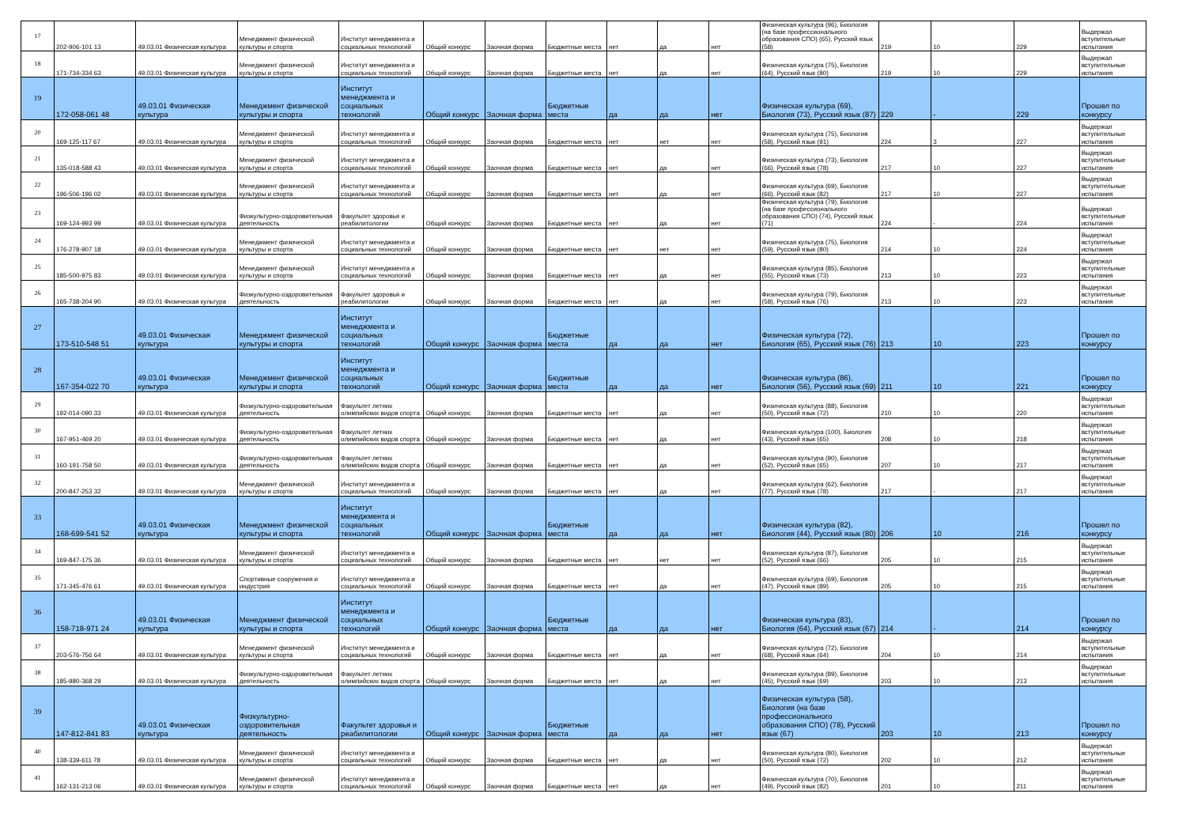| 17 | 202-906-101 13 | 49.03.01 Физическая культура | Менеджмент физической культуры и спорта | Институт менеджмента и социальных технологий | Общий конкурс | Заочная форма | Бюджетные места | нет | да | нет | Физическая культура (96), Биология (на базе профессионального образования СПО) (65), Русский язык (58) | 219 | 10 | 229 | Выдержал вступительные испытания |
| 18 | 171-734-334 63 | 49.03.01 Физическая культура | Менеджмент физической культуры и спорта | Институт менеджмента и социальных технологий | Общий конкурс | Заочная форма | Бюджетные места | нет | да | нет | Физическая культура (75), Биология (64), Русский язык (80) | 219 | 10 | 229 | Выдержал вступительные испытания |
| 19 | 172-058-061 48 | 49.03.01 Физическая культура | Менеджмент физической культуры и спорта | Институт менеджмента и социальных технологий | Общий конкурс | Заочная форма | Бюджетные места | да | да | нет | Физическая культура (69), Биология (73), Русский язык (87) | 229 | - | 229 | Прошел по конкурсу |
| 20 | 169-125-117 67 | 49.03.01 Физическая культура | Менеджмент физической культуры и спорта | Институт менеджмента и социальных технологий | Общий конкурс | Заочная форма | Бюджетные места | нет | нет | нет | Физическая культура (75), Биология (58), Русский язык (91) | 224 | 3 | 227 | Выдержал вступительные испытания |
| 21 | 135-018-588 43 | 49.03.01 Физическая культура | Менеджмент физической культуры и спорта | Институт менеджмента и социальных технологий | Общий конкурс | Заочная форма | Бюджетные места | нет | да | нет | Физическая культура (73), Биология (66), Русский язык (78) | 217 | 10 | 227 | Выдержал вступительные испытания |
| 22 | 196-506-196 02 | 49.03.01 Физическая культура | Менеджмент физической культуры и спорта | Институт менеджмента и социальных технологий | Общий конкурс | Заочная форма | Бюджетные места | нет | да | нет | Физическая культура (69), Биология (66), Русский язык (82) | 217 | 10 | 227 | Выдержал вступительные испытания |
| 23 | 169-124-993 99 | 49.03.01 Физическая культура | Физкультурно-оздоровительная деятельность | Факультет здоровья и реабилитологии | Общий конкурс | Заочная форма | Бюджетные места | нет | да | нет | Физическая культура (79), Биология (на базе профессионального образования СПО) (74), Русский язык (71) | 224 | - | 224 | Выдержал вступительные испытания |
| 24 | 176-278-907 18 | 49.03.01 Физическая культура | Менеджмент физической культуры и спорта | Институт менеджмента и социальных технологий | Общий конкурс | Заочная форма | Бюджетные места | нет | нет | нет | Физическая культура (75), Биология (59), Русский язык (80) | 214 | 10 | 224 | Выдержал вступительные испытания |
| 25 | 185-500-975 83 | 49.03.01 Физическая культура | Менеджмент физической культуры и спорта | Институт менеджмента и социальных технологий | Общий конкурс | Заочная форма | Бюджетные места | нет | да | нет | Физическая культура (85), Биология (55), Русский язык (73) | 213 | 10 | 223 | Выдержал вступительные испытания |
| 26 | 165-738-204 90 | 49.03.01 Физическая культура | Физкультурно-оздоровительная деятельность | Факультет здоровья и реабилитологии | Общий конкурс | Заочная форма | Бюджетные места | нет | да | нет | Физическая культура (79), Биология (58), Русский язык (76) | 213 | 10 | 223 | Выдержал вступительные испытания |
| 27 | 173-510-548 51 | 49.03.01 Физическая культура | Менеджмент физической культуры и спорта | Институт менеджмента и социальных технологий | Общий конкурс | Заочная форма | Бюджетные места | да | да | нет | Физическая культура (72), Биология (65), Русский язык (76) | 213 | 10 | 223 | Прошел по конкурсу |
| 28 | 167-354-022 70 | 49.03.01 Физическая культура | Менеджмент физической культуры и спорта | Институт менеджмента и социальных технологий | Общий конкурс | Заочная форма | Бюджетные места | да | да | нет | Физическая культура (86), Биология (56), Русский язык (69) | 211 | 10 | 221 | Прошел по конкурсу |
| 29 | 192-014-090 33 | 49.03.01 Физическая культура | Физкультурно-оздоровительная деятельность | Факультет летних олимпийских видов спорта | Общий конкурс | Заочная форма | Бюджетные места | нет | да | нет | Физическая культура (88), Биология (50), Русский язык (72) | 210 | 10 | 220 | Выдержал вступительные испытания |
| 30 | 167-951-469 20 | 49.03.01 Физическая культура | Физкультурно-оздоровительная деятельность | Факультет летних олимпийских видов спорта | Общий конкурс | Заочная форма | Бюджетные места | нет | да | нет | Физическая культура (100), Биология (43), Русский язык (65) | 208 | 10 | 218 | Выдержал вступительные испытания |
| 31 | 160-191-758 50 | 49.03.01 Физическая культура | Физкультурно-оздоровительная деятельность | Факультет летних олимпийских видов спорта | Общий конкурс | Заочная форма | Бюджетные места | нет | да | нет | Физическая культура (90), Биология (52), Русский язык (65) | 207 | 10 | 217 | Выдержал вступительные испытания |
| 32 | 200-847-253 32 | 49.03.01 Физическая культура | Менеджмент физической культуры и спорта | Институт менеджмента и социальных технологий | Общий конкурс | Заочная форма | Бюджетные места | нет | да | нет | Физическая культура (62), Биология (77), Русский язык (78) | 217 | - | 217 | Выдержал вступительные испытания |
| 33 | 168-699-541 52 | 49.03.01 Физическая культура | Менеджмент физической культуры и спорта | Институт менеджмента и социальных технологий | Общий конкурс | Заочная форма | Бюджетные места | да | да | нет | Физическая культура (82), Биология (44), Русский язык (80) | 206 | 10 | 216 | Прошел по конкурсу |
| 34 | 169-847-175 36 | 49.03.01 Физическая культура | Менеджмент физической культуры и спорта | Институт менеджмента и социальных технологий | Общий конкурс | Заочная форма | Бюджетные места | нет | нет | нет | Физическая культура (87), Биология (52), Русский язык (66) | 205 | 10 | 215 | Выдержал вступительные испытания |
| 35 | 171-345-476 61 | 49.03.01 Физическая культура | Спортивные сооружения и индустрия | Институт менеджмента и социальных технологий | Общий конкурс | Заочная форма | Бюджетные места | нет | да | нет | Физическая культура (69), Биология (47), Русский язык (89) | 205 | 10 | 215 | Выдержал вступительные испытания |
| 36 | 158-718-971 24 | 49.03.01 Физическая культура | Менеджмент физической культуры и спорта | Институт менеджмента и социальных технологий | Общий конкурс | Заочная форма | Бюджетные места | да | да | нет | Физическая культура (83), Биология (64), Русский язык (67) | 214 | - | 214 | Прошел по конкурсу |
| 37 | 203-576-756 64 | 49.03.01 Физическая культура | Менеджмент физической культуры и спорта | Институт менеджмента и социальных технологий | Общий конкурс | Заочная форма | Бюджетные места | нет | да | нет | Физическая культура (72), Биология (68), Русский язык (64) | 204 | 10 | 214 | Выдержал вступительные испытания |
| 38 | 185-980-368 29 | 49.03.01 Физическая культура | Физкультурно-оздоровительная деятельность | Факультет летних олимпийских видов спорта | Общий конкурс | Заочная форма | Бюджетные места | нет | да | нет | Физическая культура (89), Биология (45), Русский язык (69) | 203 | 10 | 213 | Выдержал вступительные испытания |
| 39 | 147-812-841 83 | 49.03.01 Физическая культура | Физкультурно-оздоровительная деятельность | Факультет здоровья и реабилитологии | Общий конкурс | Заочная форма | Бюджетные места | да | да | нет | Физическая культура (58), Биология (на базе профессионального образования СПО) (78), Русский язык (67) | 203 | 10 | 213 | Прошел по конкурсу |
| 40 | 138-339-611 78 | 49.03.01 Физическая культура | Менеджмент физической культуры и спорта | Институт менеджмента и социальных технологий | Общий конкурс | Заочная форма | Бюджетные места | нет | да | нет | Физическая культура (80), Биология (50), Русский язык (72) | 202 | 10 | 212 | Выдержал вступительные испытания |
| 41 | 162-131-213 06 | 49.03.01 Физическая культура | Менеджмент физической культуры и спорта | Институт менеджмента и социальных технологий | Общий конкурс | Заочная форма | Бюджетные места | нет | да | нет | Физическая культура (70), Биология (49), Русский язык (82) | 201 | 10 | 211 | Выдержал вступительные испытания |